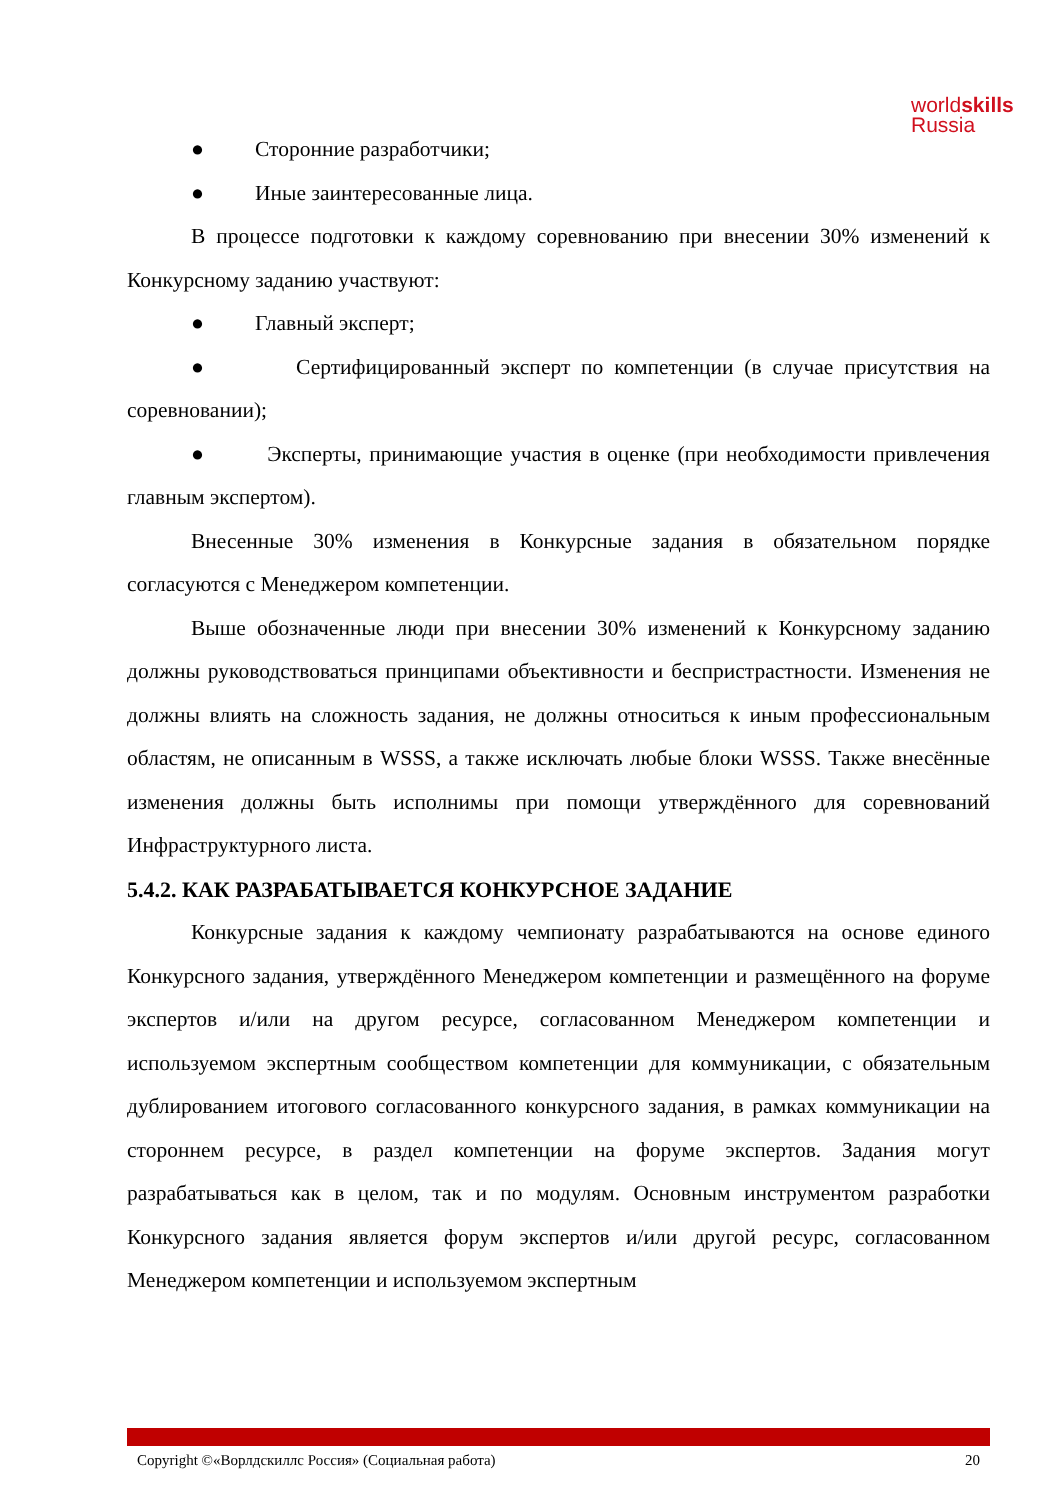worldskills
Russia
● Сторонние разработчики;
● Иные заинтересованные лица.
В процессе подготовки к каждому соревнованию при внесении 30% изменений к Конкурсному заданию участвуют:
● Главный эксперт;
● Сертифицированный эксперт по компетенции (в случае присутствия на соревновании);
● Эксперты, принимающие участия в оценке (при необходимости привлечения главным экспертом).
Внесенные 30% изменения в Конкурсные задания в обязательном порядке согласуются с Менеджером компетенции.
Выше обозначенные люди при внесении 30% изменений к Конкурсному заданию должны руководствоваться принципами объективности и беспристрастности. Изменения не должны влиять на сложность задания, не должны относиться к иным профессиональным областям, не описанным в WSSS, а также исключать любые блоки WSSS. Также внесённые изменения должны быть исполнимы при помощи утверждённого для соревнований Инфраструктурного листа.
5.4.2. КАК РАЗРАБАТЫВАЕТСЯ КОНКУРСНОЕ ЗАДАНИЕ
Конкурсные задания к каждому чемпионату разрабатываются на основе единого Конкурсного задания, утверждённого Менеджером компетенции и размещённого на форуме экспертов и/или на другом ресурсе, согласованном Менеджером компетенции и используемом экспертным сообществом компетенции для коммуникации, с обязательным дублированием итогового согласованного конкурсного задания, в рамках коммуникации на стороннем ресурсе, в раздел компетенции на форуме экспертов. Задания могут разрабатываться как в целом, так и по модулям. Основным инструментом разработки Конкурсного задания является форум экспертов и/или другой ресурс, согласованном Менеджером компетенции и используемом экспертным
Copyright ©«Ворлдскиллс Россия» (Социальная работа) 20